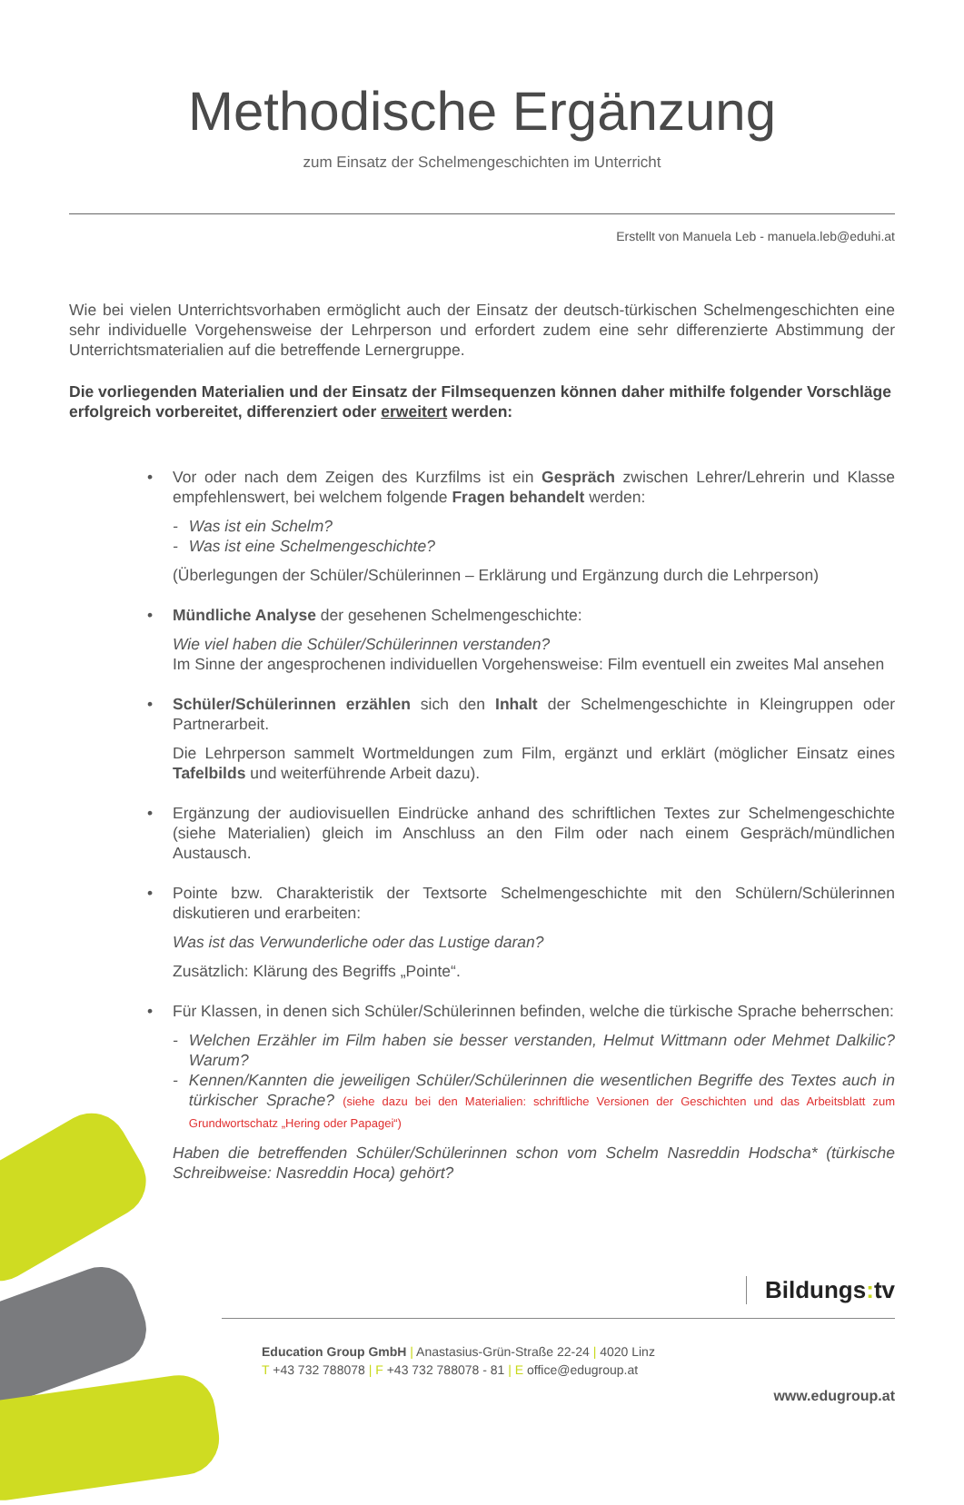Methodische Ergänzung
zum Einsatz der Schelmengeschichten im Unterricht
Erstellt von Manuela Leb - manuela.leb@eduhi.at
Wie bei vielen Unterrichtsvorhaben ermöglicht auch der Einsatz der deutsch-türkischen Schelmengeschichten eine sehr individuelle Vorgehensweise der Lehrperson und erfordert zudem eine sehr differenzierte Abstimmung der Unterrichtsmaterialien auf die betreffende Lernergruppe.
Die vorliegenden Materialien und der Einsatz der Filmsequenzen können daher mithilfe folgender Vorschläge erfolgreich vorbereitet, differenziert oder erweitert werden:
• Vor oder nach dem Zeigen des Kurzfilms ist ein Gespräch zwischen Lehrer/Lehrerin und Klasse empfehlenswert, bei welchem folgende Fragen behandelt werden:
- Was ist ein Schelm?
- Was ist eine Schelmengeschichte?
(Überlegungen der Schüler/Schülerinnen – Erklärung und Ergänzung durch die Lehrperson)
• Mündliche Analyse der gesehenen Schelmengeschichte:
Wie viel haben die Schüler/Schülerinnen verstanden?
Im Sinne der angesprochenen individuellen Vorgehensweise: Film eventuell ein zweites Mal ansehen
• Schüler/Schülerinnen erzählen sich den Inhalt der Schelmengeschichte in Kleingruppen oder Partnerarbeit.
Die Lehrperson sammelt Wortmeldungen zum Film, ergänzt und erklärt (möglicher Einsatz eines Tafelbilds und weiterführende Arbeit dazu).
• Ergänzung der audiovisuellen Eindrücke anhand des schriftlichen Textes zur Schelmengeschichte (siehe Materialien) gleich im Anschluss an den Film oder nach einem Gespräch/mündlichen Austausch.
• Pointe bzw. Charakteristik der Textsorte Schelmengeschichte mit den Schülern/Schülerinnen diskutieren und erarbeiten:
Was ist das Verwunderliche oder das Lustige daran?
Zusätzlich: Klärung des Begriffs „Pointe“.
• Für Klassen, in denen sich Schüler/Schülerinnen befinden, welche die türkische Sprache beherrschen:
- Welchen Erzähler im Film haben sie besser verstanden, Helmut Wittmann oder Mehmet Dalkilic? Warum?
- Kennen/Kannten die jeweiligen Schüler/Schülerinnen die wesentlichen Begriffe des Textes auch in türkischer Sprache? (siehe dazu bei den Materialien: schriftliche Versionen der Geschichten und das Arbeitsblatt zum Grundwortschatz „Hering oder Papagei“)
Haben die betreffenden Schüler/Schülerinnen schon vom Schelm Nasreddin Hodscha* (türkische Schreibweise: Nasreddin Hoca) gehört?
Bildungs: tv
Education Group GmbH | Anastasius-Grün-Straße 22-24 | 4020 Linz
T +43 732 788078 | F +43 732 788078 - 81 | E office@edugroup.at
www.edugroup.at